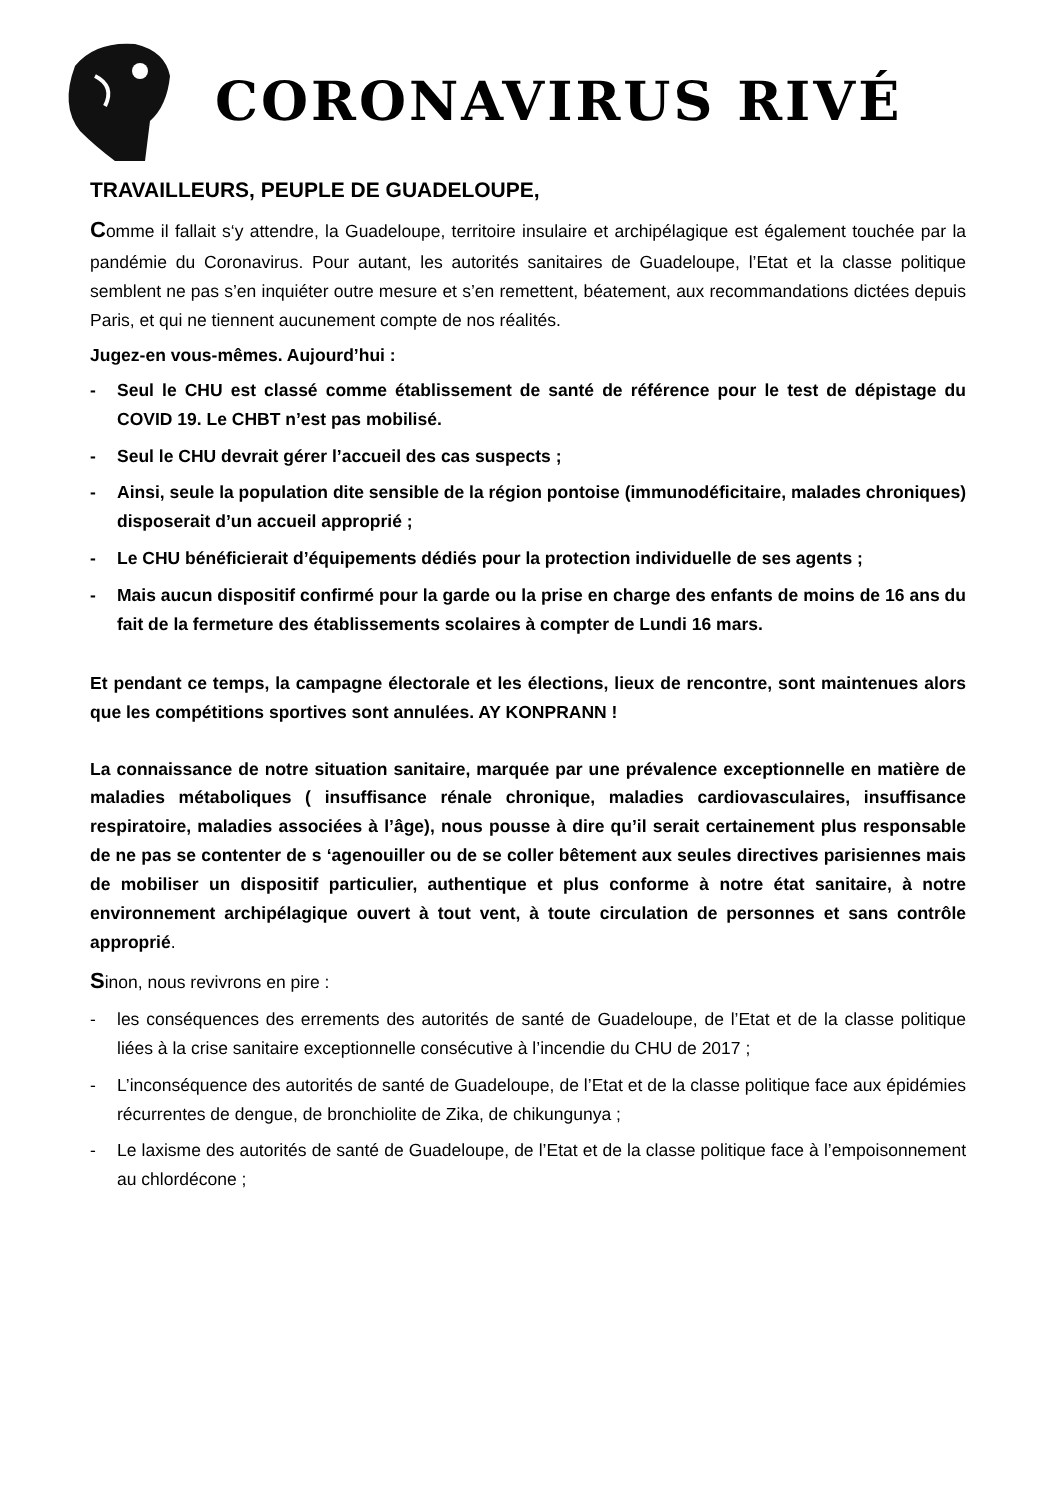CORONAVIRUS RIVÉ
TRAVAILLEURS, PEUPLE DE GUADELOUPE,
Comme il fallait s‘y attendre, la Guadeloupe, territoire insulaire et archipélagique est également touchée par la pandémie du Coronavirus. Pour autant, les autorités sanitaires de Guadeloupe, l’Etat et la classe politique semblent ne pas s’en inquiéter outre mesure et s’en remettent, béatement, aux recommandations dictées depuis Paris, et qui ne tiennent aucunement compte de nos réalités.
Jugez-en vous-mêmes. Aujourd’hui :
- Seul le CHU est classé comme établissement de santé de référence pour le test de dépistage du COVID 19. Le CHBT n’est pas mobilisé.
- Seul le CHU devrait gérer l’accueil des cas suspects ;
- Ainsi, seule la population dite sensible de la région pontoise (immunodéficitaire, malades chroniques) disposerait d’un accueil approprié ;
- Le CHU bénéficierait d’équipements dédiés pour la protection individuelle de ses agents ;
- Mais aucun dispositif confirmé pour la garde ou la prise en charge des enfants de moins de 16 ans du fait de la fermeture des établissements scolaires à compter de Lundi 16 mars.
Et pendant ce temps, la campagne électorale et les élections, lieux de rencontre, sont maintenues alors que les compétitions sportives sont annulées. AY KONPRANN !
La connaissance de notre situation sanitaire, marquée par une prévalence exceptionnelle en matière de maladies métaboliques ( insuffisance rénale chronique, maladies cardiovasculaires, insuffisance respiratoire, maladies associées à l’âge), nous pousse à dire qu’il serait certainement plus responsable de ne pas se contenter de s ‘agenouiller ou de se coller bêtement aux seules directives parisiennes mais de mobiliser un dispositif particulier, authentique et plus conforme à notre état sanitaire, à notre environnement archipélagique ouvert à tout vent, à toute circulation de personnes et sans contrôle approprié.
Sinon, nous revivrons en pire :
- les conséquences des errements des autorités de santé de Guadeloupe, de l’Etat et de la classe politique liées à la crise sanitaire exceptionnelle consécutive à l’incendie du CHU de 2017 ;
- L’inconséquence des autorités de santé de Guadeloupe, de l’Etat et de la classe politique face aux épidémies récurrentes de dengue, de bronchiolite de Zika, de chikungunya ;
- Le laxisme des autorités de santé de Guadeloupe, de l’Etat et de la classe politique face à l’empoisonnement au chlordécone ;